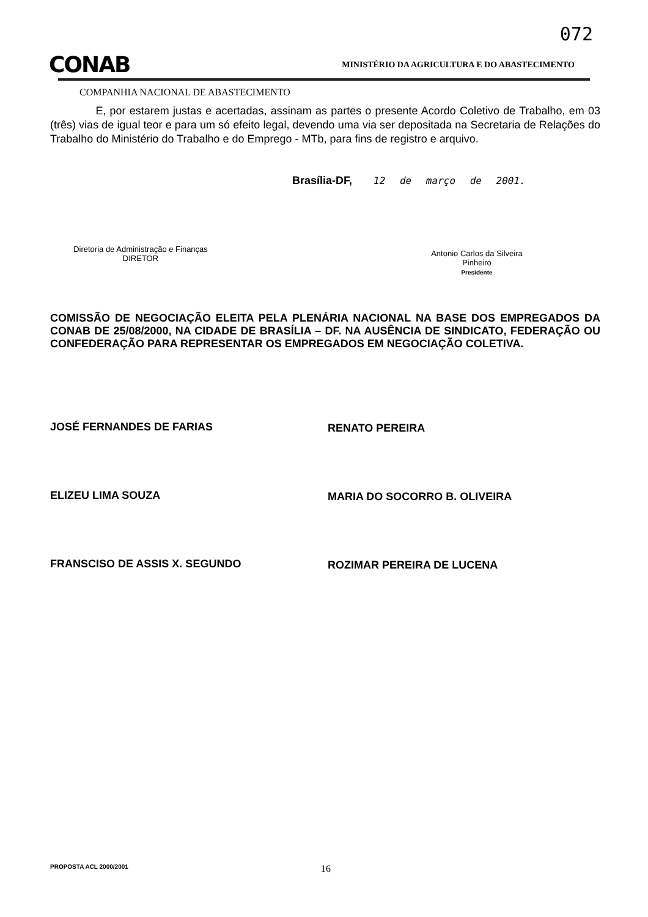072
CONAB MINISTÉRIO DA AGRICULTURA E DO ABASTECIMENTO
COMPANHIA NACIONAL DE ABASTECIMENTO
E, por estarem justas e acertadas, assinam as partes o presente Acordo Coletivo de Trabalho, em 03 (três) vias de igual teor e para um só efeito legal, devendo uma via ser depositada na Secretaria de Relações do Trabalho do Ministério do Trabalho e do Emprego - MTb, para fins de registro e arquivo.
Brasília-DF, 12 de março de 2001.
Diretoria de Administração e Finanças
DIRETOR
Antonio Carlos da Silveira Pinheiro
Presidente
COMISSÃO DE NEGOCIAÇÃO ELEITA PELA PLENÁRIA NACIONAL NA BASE DOS EMPREGADOS DA CONAB DE 25/08/2000, NA CIDADE DE BRASÍLIA – DF. NA AUSÊNCIA DE SINDICATO, FEDERAÇÃO OU CONFEDERAÇÃO PARA REPRESENTAR OS EMPREGADOS EM NEGOCIAÇÃO COLETIVA.
JOSÉ FERNANDES DE FARIAS RENATO PEREIRA
ELIZEU LIMA SOUZA MARIA DO SOCORRO B. OLIVEIRA
FRANSCISO DE ASSIS X. SEGUNDO ROZIMAR PEREIRA DE LUCENA
PROPOSTA ACL 2000/2001 16